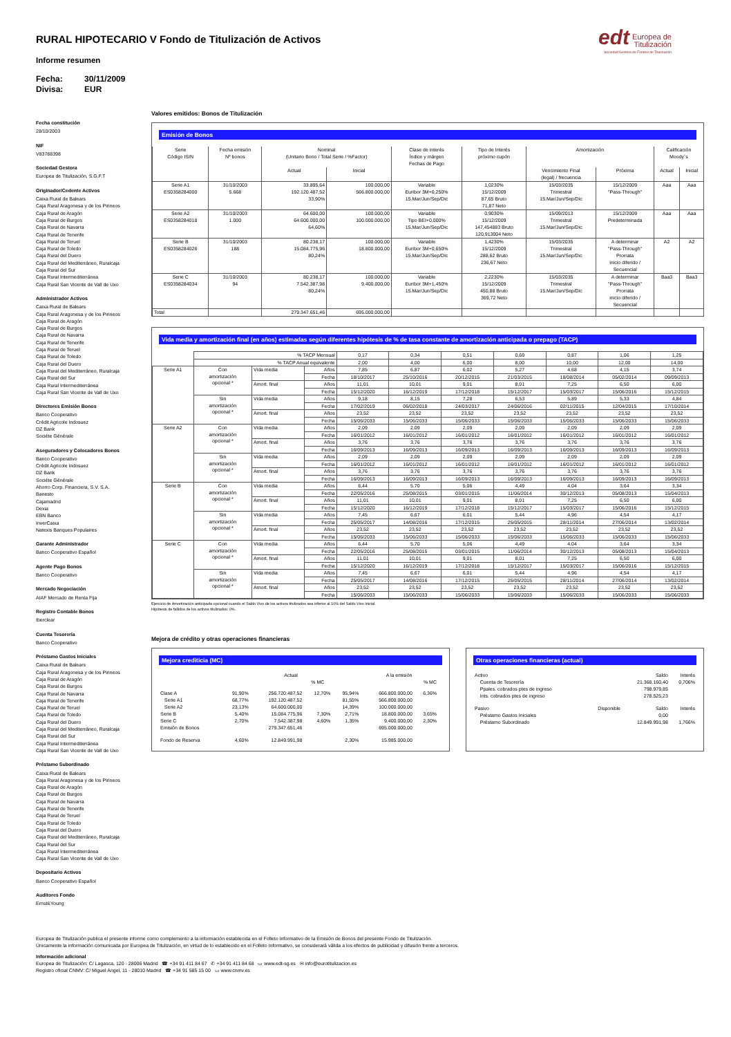edt Europea de
Titulización
Sociedad Gestora de Fondos de Titulización
RURAL HIPOTECARIO V Fondo de Titulización de Activos
Informe resumen
Fecha: 30/11/2009
Divisa: EUR
Fecha constitución
28/10/2003
NIF
V83788398
Sociedad Gestora
Europea de Titulización, S.G.F.T
Originador/Cedente Activos
Caixa Rural de Balears
Caja Rural Aragonesa y de los Pirineos
Caja Rural de Aragón
Caja Rural de Burgos
Caja Rural de Navarra
Caja Rural de Tenerife
Caja Rural de Teruel
Caja Rural de Toledo
Caja Rural del Duero
Caja Rural del Mediterráneo, Ruralcaja
Caja Rural del Sur
Caja Rural Intermediterránea
Caja Rural San Vicente de Vall de Uxo
Administrador Activos
Caixa Rural de Balears
Caja Rural Aragonesa y de los Pirineos
Caja Rural de Aragón
Caja Rural de Burgos
Caja Rural de Navarra
Caja Rural de Tenerife
Caja Rural de Teruel
Caja Rural de Toledo
Caja Rural del Duero
Caja Rural del Mediterráneo, Ruralcaja
Caja Rural del Sur
Caja Rural Intermediterránea
Caja Rural San Vicente de Vall de Uxo
Directores Emisión Bonos
Banco Cooperativo
Crédit Agricole Indosuez
DZ Bank
Sociéte Générale
Aseguradores y Colocadores Bonos
Banco Cooperativo
Crédit Agricole Indosuez
DZ Bank
Sociéte Générale
Ahorro Corp. Financiera, S.V. S.A.
Banesto
Cajamadrid
Dexia
EBN Banco
InverCaixa
Natexis Banques Populaires
Garante Administrador
Banco Cooperativo Español
Agente Pago Bonos
Banco Cooperativo
Mercado Negociación
AIAF Mercado de Renta Fija
Registro Contable Bonos
Iberclear
Cuenta Tesorería
Banco Cooperativo
Préstamo Gastos Iniciales
Caixa Rural de Balears
Caja Rural Aragonesa y de los Pirineos
Caja Rural de Aragón
Caja Rural de Burgos
Caja Rural de Navarra
Caja Rural de Tenerife
Caja Rural de Teruel
Caja Rural de Toledo
Caja Rural del Duero
Caja Rural del Mediterráneo, Ruralcaja
Caja Rural del Sur
Caja Rural Intermediterránea
Caja Rural San Vicente de Vall de Uxo
Préstamo Subordinado
Caixa Rural de Balears
Caja Rural Aragonesa y de los Pirineos
Caja Rural de Aragón
Caja Rural de Burgos
Caja Rural de Navarra
Caja Rural de Tenerife
Caja Rural de Teruel
Caja Rural de Toledo
Caja Rural del Duero
Caja Rural del Mediterráneo, Ruralcaja
Caja Rural del Sur
Caja Rural Intermediterránea
Caja Rural San Vicente de Vall de Uxo
Depositario Activos
Banco Cooperativo Español
Auditores Fondo
Ernst&Young
Valores emitidos: Bonos de Titulización
Emisión de Bonos
| Serie Código ISIN | Fecha emisión Nº bonos | Nominal (Unitario Bono / Total Serie / %Factor) | | Clase de interés Índice y márgen Fechas de Pago | Tipo de Interés próximo cupón | Amortización | | Calificación Moody´s | |
| --- | --- | --- | --- | --- | --- | --- | --- | --- | --- |
| | | Actual | Inicial | | | Vencimiento Final (legal) / frecuencia | Próxima | Actual | Inicial |
| Serie A1 ES0358284000 | 31/10/2003 5.668 | 33.895,64 192.120.487,52 33,90% | 100.000,00 566.800.000,00 | Variable Euribor 3M+0,250% 15.Mar/Jun/Sep/Dic | 1,0230% 15/12/2009 87,65 Bruto 71,87 Neto | 15/03/2035 Trimestral 15.Mar/Jun/Sep/Dic | 15/12/2009 "Pass-Through" | Aaa | Aaa |
| Serie A2 ES0358284018 | 31/10/2003 1.000 | 64.600,00 64.600.000,00 64,60% | 100.000,00 100.000.000,00 | Variable Tipo BEI+0,000% 15.Mar/Jun/Sep/Dic | 0,9030% 15/12/2009 147,454883 Bruto 120,913004 Neto | 15/09/2013 Trimestral 15.Mar/Jun/Sep/Dic | 15/12/2009 Predeterminada | Aaa | Aaa |
| Serie B ES0358284026 | 31/10/2003 188 | 80.238,17 15.084.775,96 80,24% | 100.000,00 18.800.000,00 | Variable Euribor 3M+0,650% 15.Mar/Jun/Sep/Dic | 1,4230% 15/12/2009 288,62 Bruto 236,67 Neto | 15/03/2035 Trimestral 15.Mar/Jun/Sep/Dic | A determinar "Pass-Through" Prorrata inicio diferido / Secuencial | A2 | A2 |
| Serie C ES0358284034 | 31/10/2003 94 | 80.238,17 7.542.387,98 80,24% | 100.000,00 9.400.000,00 | Variable Euribor 3M+1,450% 15.Mar/Jun/Sep/Dic | 2,2230% 15/12/2009 450,88 Bruto 369,72 Neto | 15/03/2035 Trimestral 15.Mar/Jun/Sep/Dic | A determinar "Pass-Through" Prorrata inicio diferido / Secuencial | Baa3 | Baa3 |
| Total | | 279.347.651,46 | 695.000.000,00 | | | | | | |
Vida media y amortización final (en años) estimadas según diferentes hipótesis de % de tasa constante de amortización anticipada o prepago (TACP)
| | % TACP Mensual | | | 0,17 | 0,34 | 0,51 | 0,69 | 0,87 | 1,06 | 1,25 |
| | % TACP Anual equivalente | | | 2,00 | 4,00 | 6,00 | 8,00 | 10,00 | 12,00 | 14,00 |
| Serie A1 | Con amortización opcional * | Vida media | Años | 7,85 | 6,87 | 6,02 | 5,27 | 4,68 | 4,15 | 3,74 |
| | | | Fecha | 18/10/2017 | 25/10/2016 | 20/12/2015 | 21/03/2015 | 18/08/2014 | 05/02/2014 | 09/09/2013 |
| | | Amort. final | Años | 11,01 | 10,01 | 9,01 | 8,01 | 7,25 | 6,50 | 6,00 |
| | | | Fecha | 15/12/2020 | 16/12/2019 | 17/12/2018 | 15/12/2017 | 15/03/2017 | 15/06/2016 | 15/12/2015 |
| | Sin amortización opcional * | Vida media | Años | 9,18 | 8,15 | 7,28 | 6,53 | 5,89 | 5,33 | 4,84 |
| | | | Fecha | 17/02/2019 | 06/02/2018 | 24/03/2017 | 24/06/2016 | 02/11/2015 | 12/04/2015 | 17/10/2014 |
| | | Amort. final | Años | 23,52 | 23,52 | 23,52 | 23,52 | 23,52 | 23,52 | 23,52 |
| | | | Fecha | 15/06/2033 | 15/06/2033 | 15/06/2033 | 15/06/2033 | 15/06/2033 | 15/06/2033 | 15/06/2033 |
| Serie A2 | Con amortización opcional * | Vida media | Años | 2,09 | 2,09 | 2,09 | 2,09 | 2,09 | 2,09 | 2,09 |
| | | | Fecha | 16/01/2012 | 16/01/2012 | 16/01/2012 | 16/01/2012 | 16/01/2012 | 16/01/2012 | 16/01/2012 |
| | | Amort. final | Años | 3,76 | 3,76 | 3,76 | 3,76 | 3,76 | 3,76 | 3,76 |
| | | | Fecha | 16/09/2013 | 16/09/2013 | 16/09/2013 | 16/09/2013 | 16/09/2013 | 16/09/2013 | 16/09/2013 |
| | Sin amortización opcional * | Vida media | Años | 2,09 | 2,09 | 2,09 | 2,09 | 2,09 | 2,09 | 2,09 |
| | | | Fecha | 16/01/2012 | 16/01/2012 | 16/01/2012 | 16/01/2012 | 16/01/2012 | 16/01/2012 | 16/01/2012 |
| | | Amort. final | Años | 3,76 | 3,76 | 3,76 | 3,76 | 3,76 | 3,76 | 3,76 |
| | | | Fecha | 16/09/2013 | 16/09/2013 | 16/09/2013 | 16/09/2013 | 16/09/2013 | 16/09/2013 | 16/09/2013 |
| Serie B | Con amortización opcional * | Vida media | Años | 6,44 | 5,70 | 5,06 | 4,49 | 4,04 | 3,64 | 3,34 |
| | | | Fecha | 22/05/2016 | 25/08/2015 | 03/01/2015 | 11/06/2014 | 30/12/2013 | 05/08/2013 | 15/04/2013 |
| | | Amort. final | Años | 11,01 | 10,01 | 9,01 | 8,01 | 7,25 | 6,50 | 6,00 |
| | | | Fecha | 15/12/2020 | 16/12/2019 | 17/12/2018 | 15/12/2017 | 15/03/2017 | 15/06/2016 | 15/12/2015 |
| | Sin amortización opcional * | Vida media | Años | 7,45 | 6,67 | 6,01 | 5,44 | 4,96 | 4,54 | 4,17 |
| | | | Fecha | 25/05/2017 | 14/08/2016 | 17/12/2015 | 25/05/2015 | 28/11/2014 | 27/06/2014 | 13/02/2014 |
| | | Amort. final | Años | 23,52 | 23,52 | 23,52 | 23,52 | 23,52 | 23,52 | 23,52 |
| | | | Fecha | 15/06/2033 | 15/06/2033 | 15/06/2033 | 15/06/2033 | 15/06/2033 | 15/06/2033 | 15/06/2033 |
| Serie C | Con amortización opcional * | Vida media | Años | 6,44 | 5,70 | 5,06 | 4,49 | 4,04 | 3,64 | 3,34 |
| | | | Fecha | 22/05/2016 | 25/08/2015 | 03/01/2015 | 11/06/2014 | 30/12/2013 | 05/08/2013 | 15/04/2013 |
| | | Amort. final | Años | 11,01 | 10,01 | 9,01 | 8,01 | 7,25 | 6,50 | 6,00 |
| | | | Fecha | 15/12/2020 | 16/12/2019 | 17/12/2018 | 15/12/2017 | 15/03/2017 | 15/06/2016 | 15/12/2015 |
| | Sin amortización opcional * | Vida media | Años | 7,45 | 6,67 | 6,01 | 5,44 | 4,96 | 4,54 | 4,17 |
| | | | Fecha | 25/05/2017 | 14/08/2016 | 17/12/2015 | 25/05/2015 | 28/11/2014 | 27/06/2014 | 13/02/2014 |
| | | Amort. final | Años | 23,52 | 23,52 | 23,52 | 23,52 | 23,52 | 23,52 | 23,52 |
| | | | Fecha | 15/06/2033 | 15/06/2033 | 15/06/2033 | 15/06/2033 | 15/06/2033 | 15/06/2033 | 15/06/2033 |
Ejercicio de Amortización anticipada opcional cuando el Saldo Vivo de los activos titulizados sea inferior al 10% del Saldo Vivo Inicial.
Hipótesis de fallidos de los activos titulizados: 0%.
Mejora de crédito y otras operaciones financieras
Mejora crediticia (MC)
| | | Actual | | | A la emisión | | |
| | | | % MC | | | % MC | |
| Clase A | 91,90% | 256.720.487,52 | 12,70% | 95,94% | 666.800.000,00 | 6,36% | |
| Serie A1 | 68,77% | 192.120.487,52 | | 81,55% | 566.800.000,00 | | |
| Serie A2 | 23,13% | 64.600.000,00 | | 14,39% | 100.000.000,00 | | |
| Serie B | 5,40% | 15.084.775,96 | 7,30% | 2,71% | 18.800.000,00 | 3,65% | |
| Serie C | 2,70% | 7.542.387,98 | 4,60% | 1,35% | 9.400.000,00 | 2,30% | |
| Emisión de Bonos | | 279.347.651,46 | | | 695.000.000,00 | | |
| Fondo de Reserva | 4,60% | 12.849.991,98 | | 2,30% | 15.985.000,00 | | |
Otras operaciones financieras (actual)
| Activo | | Saldo | Interés |
| Cuenta de Tesorería | | 21.368.160,40 | 0,706% |
| Ppales. cobrados ptes de ingreso | | 798.979,85 | |
| Ints. cobrados ptes de ingreso | | 278.525,23 | |
| Pasivo | Disponible | Saldo | Interés |
| Préstamo Gastos Iniciales | | 0,00 | |
| Préstamo Subordinado | | 12.849.991,98 | 1,766% |
Europea de Titulización publica el presente informe como complemento a la información establecida en el Folleto Informativo de la Emisión de Bonos del presente Fondo de Titulización.
Únicamente la información comunicada por Europea de Titulización, en virtud de lo establecido en el Folleto Informativo, se considerará válida a los efectos de publicidad y difusión frente a terceros.
Información adicional
Europea de Titulización: C/ Lagasca, 120 - 28006 Madrid ☎ +34 91 411 84 67 ✆ +34 91 411 84 68 ▭ www.edt-sg.es ✉ info@eurotitulizacion.es
Registro oficial CNMV: C/ Miguel Angel, 11 - 28010 Madrid ☎ +34 91 585 15 00 ▭ www.cnmv.es